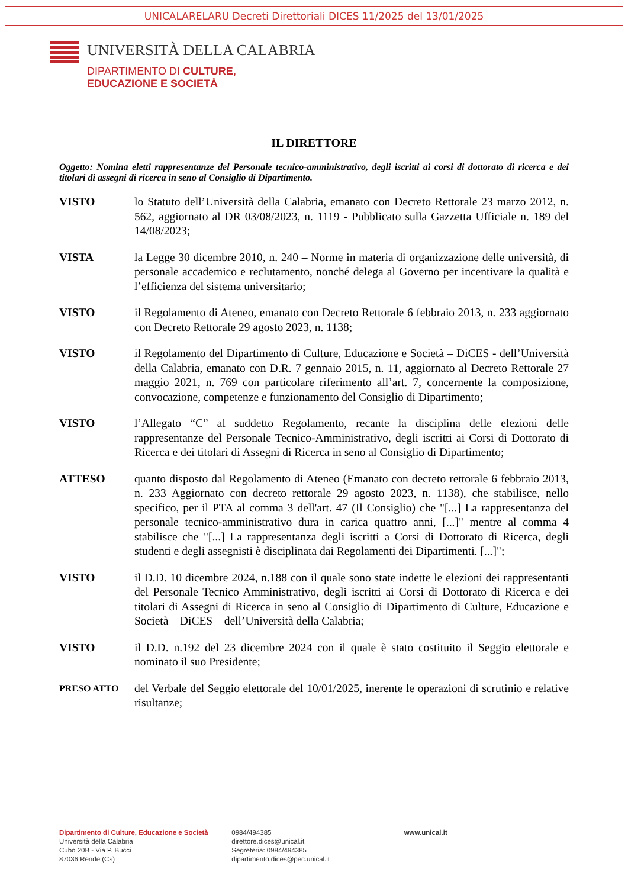UNICALARELARU Decreti Direttoriali DICES 11/2025 del 13/01/2025
UNIVERSITÀ DELLA CALABRIA
DIPARTIMENTO DI CULTURE,
EDUCAZIONE E SOCIETÀ
IL DIRETTORE
Oggetto: Nomina eletti rappresentanze del Personale tecnico-amministrativo, degli iscritti ai corsi di dottorato di ricerca e dei titolari di assegni di ricerca in seno al Consiglio di Dipartimento.
VISTO lo Statuto dell’Università della Calabria, emanato con Decreto Rettorale 23 marzo 2012, n. 562, aggiornato al DR 03/08/2023, n. 1119 - Pubblicato sulla Gazzetta Ufficiale n. 189 del 14/08/2023;
VISTA la Legge 30 dicembre 2010, n. 240 – Norme in materia di organizzazione delle università, di personale accademico e reclutamento, nonché delega al Governo per incentivare la qualità e l’efficienza del sistema universitario;
VISTO il Regolamento di Ateneo, emanato con Decreto Rettorale 6 febbraio 2013, n. 233 aggiornato con Decreto Rettorale 29 agosto 2023, n. 1138;
VISTO il Regolamento del Dipartimento di Culture, Educazione e Società – DiCES - dell’Università della Calabria, emanato con D.R. 7 gennaio 2015, n. 11, aggiornato al Decreto Rettorale 27 maggio 2021, n. 769 con particolare riferimento all’art. 7, concernente la composizione, convocazione, competenze e funzionamento del Consiglio di Dipartimento;
VISTO l’Allegato “C” al suddetto Regolamento, recante la disciplina delle elezioni delle rappresentanze del Personale Tecnico-Amministrativo, degli iscritti ai Corsi di Dottorato di Ricerca e dei titolari di Assegni di Ricerca in seno al Consiglio di Dipartimento;
ATTESO quanto disposto dal Regolamento di Ateneo (Emanato con decreto rettorale 6 febbraio 2013, n. 233 Aggiornato con decreto rettorale 29 agosto 2023, n. 1138), che stabilisce, nello specifico, per il PTA al comma 3 dell'art. 47 (Il Consiglio) che "[...] La rappresentanza del personale tecnico-amministrativo dura in carica quattro anni, [...]" mentre al comma 4 stabilisce che "[...] La rappresentanza degli iscritti a Corsi di Dottorato di Ricerca, degli studenti e degli assegnisti è disciplinata dai Regolamenti dei Dipartimenti. [...]";
VISTO il D.D. 10 dicembre 2024, n.188 con il quale sono state indette le elezioni dei rappresentanti del Personale Tecnico Amministrativo, degli iscritti ai Corsi di Dottorato di Ricerca e dei titolari di Assegni di Ricerca in seno al Consiglio di Dipartimento di Culture, Educazione e Società – DiCES – dell’Università della Calabria;
VISTO il D.D. n.192 del 23 dicembre 2024 con il quale è stato costituito il Seggio elettorale e nominato il suo Presidente;
PRESO ATTO
del Verbale del Seggio elettorale del 10/01/2025, inerente le operazioni di scrutinio e relative risultanze;
Dipartimento di Culture, Educazione e Società
Università della Calabria
Cubo 20B - Via P. Bucci
87036 Rende (Cs)
0984/494385
direttore.dices@unical.it
Segreteria: 0984/494385
dipartimento.dices@pec.unical.it
www.unical.it